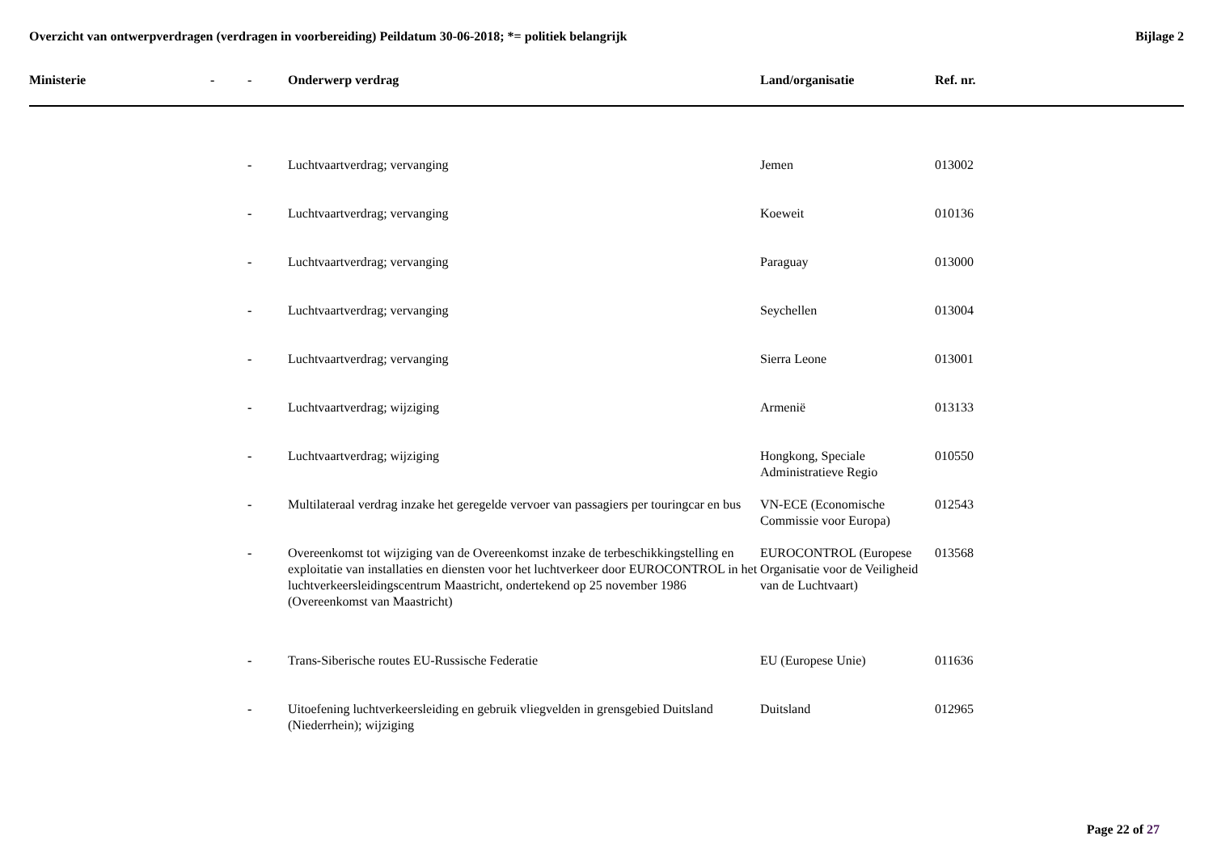Overzicht van ontwerpverdragen (verdragen in voorbereiding) Peildatum 30-06-2018; *= politiek belangrijk
Bijlage 2
| Ministerie | - | - | Onderwerp verdrag | Land/organisatie | Ref. nr. |
| --- | --- | --- | --- | --- | --- |
| | | - | Luchtvaartverdrag; vervanging | Jemen | 013002 |
| | | - | Luchtvaartverdrag; vervanging | Koeweit | 010136 |
| | | - | Luchtvaartverdrag; vervanging | Paraguay | 013000 |
| | | - | Luchtvaartverdrag; vervanging | Seychellen | 013004 |
| | | - | Luchtvaartverdrag; vervanging | Sierra Leone | 013001 |
| | | - | Luchtvaartverdrag; wijziging | Armenië | 013133 |
| | | - | Luchtvaartverdrag; wijziging | Hongkong, Speciale Administratieve Regio | 010550 |
| | | - | Multilateraal verdrag inzake het geregelde vervoer van passagiers per touringcar en bus | VN-ECE (Economische Commissie voor Europa) | 012543 |
| | | - | Overeenkomst tot wijziging van de Overeenkomst inzake de terbeschikkingstelling en exploitatie van installaties en diensten voor het luchtverkeer door EUROCONTROL in het luchtverkeersleidingscentrum Maastricht, ondertekend op 25 november 1986 (Overeenkomst van Maastricht) | EUROCONTROL (Europese Organisatie voor de Veiligheid van de Luchtvaart) | 013568 |
| | | - | Trans-Siberische routes EU-Russische Federatie | EU (Europese Unie) | 011636 |
| | | - | Uitoefening luchtverkeersleiding en gebruik vliegvelden in grensgebied Duitsland (Niederrhein); wijziging | Duitsland | 012965 |
Page 22 of 27